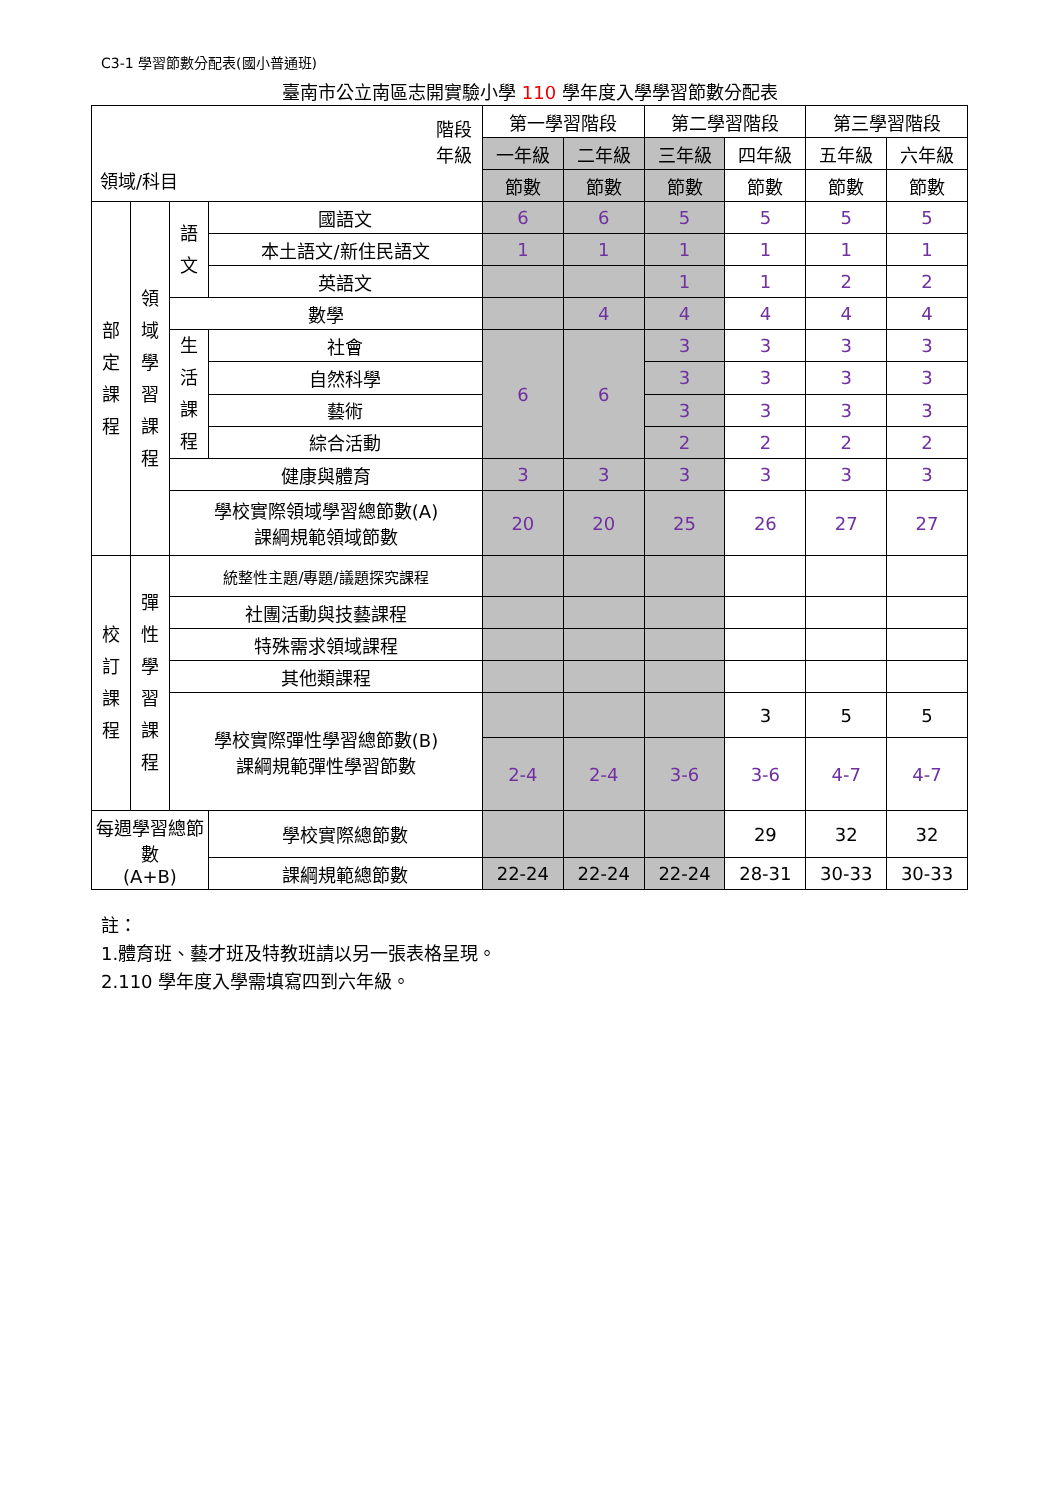C3-1 學習節數分配表(國小普通班)
臺南市公立南區志開實驗小學 110 學年度入學學習節數分配表
| 階段 年級 領域/科目 | | | | 第一學習階段 | | 第二學習階段 | | 第三學習階段 | |
| --- | --- | --- | --- | --- | --- | --- | --- | --- | --- |
| | | | | 一年級 | 二年級 | 三年級 | 四年級 | 五年級 | 六年級 |
| | | | | 節數 | 節數 | 節數 | 節數 | 節數 | 節數 |
| 部 定 課 程 | 領 域 學 習 課 程 | 語 文 | 國語文 | 6 | 6 | 5 | 5 | 5 | 5 |
| | | | 本土語文/新住民語文 | 1 | 1 | 1 | 1 | 1 | 1 |
| | | | 英語文 | | | 1 | 1 | 2 | 2 |
| | | 數學 | | | 4 | 4 | 4 | 4 | 4 |
| | | 生 活 課 程 | 社會 | 6 | 6 | 3 | 3 | 3 | 3 |
| | | | 自然科學 | | | 3 | 3 | 3 | 3 |
| | | | 藝術 | | | 3 | 3 | 3 | 3 |
| | | | 綜合活動 | | | 2 | 2 | 2 | 2 |
| | | 健康與體育 | | 3 | 3 | 3 | 3 | 3 | 3 |
| | | 學校實際領域學習總節數(A) 課綱規範領域節數 | | 20 | 20 | 25 | 26 | 27 | 27 |
| 校 訂 課 程 | 彈 性 學 習 課 程 | 統整性主題/專題/議題探究課程 | | | | | | | |
| | | 社團活動與技藝課程 | | | | | | | |
| | | 特殊需求領域課程 | | | | | | | |
| | | 其他類課程 | | | | | | | |
| | | 學校實際彈性學習總節數(B) 課綱規範彈性學習節數 | | | | | 3 | 5 | 5 |
| | | | | 2-4 | 2-4 | 3-6 | 3-6 | 4-7 | 4-7 |
| 每週學習總節數 (A+B) | | | 學校實際總節數 | | | | 29 | 32 | 32 |
| | | | 課綱規範總節數 | 22-24 | 22-24 | 22-24 | 28-31 | 30-33 | 30-33 |
註：
1.體育班、藝才班及特教班請以另一張表格呈現。
2.110 學年度入學需填寫四到六年級。